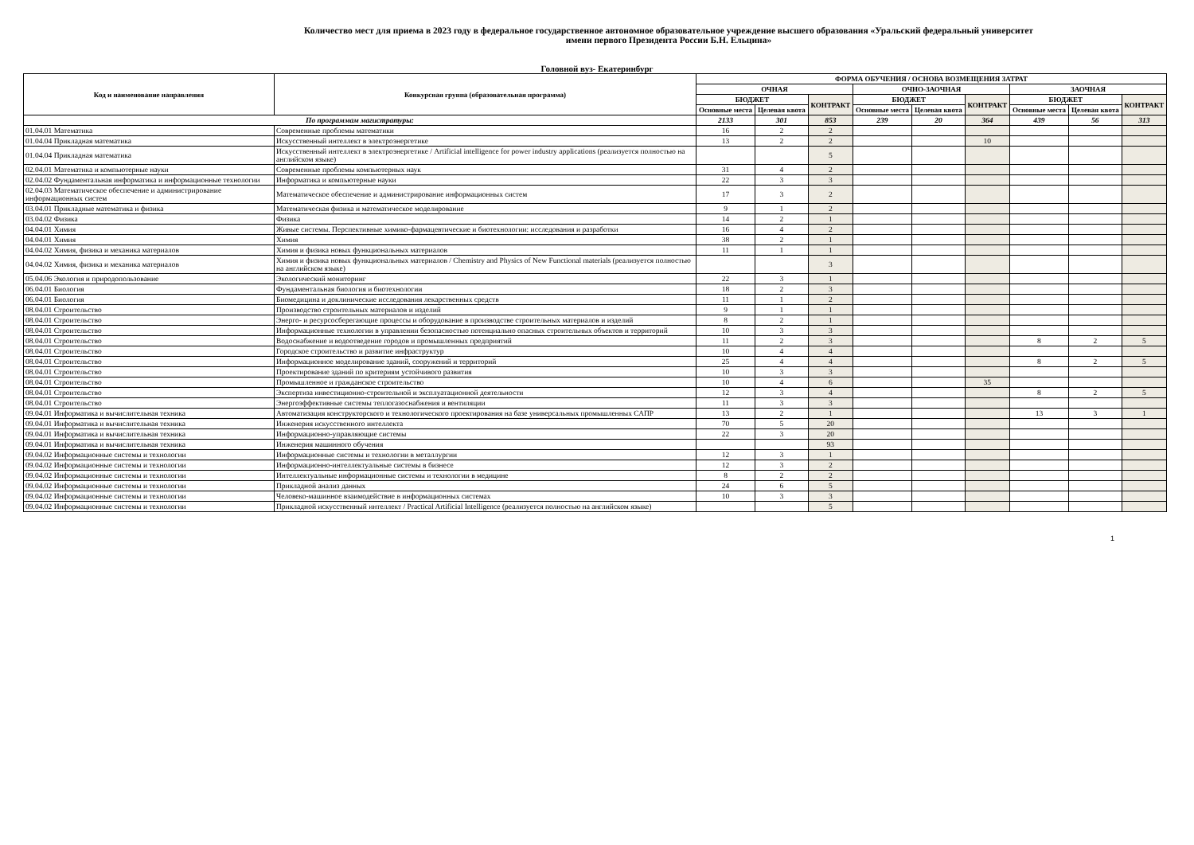Количество мест для приема в 2023 году в федеральное государственное автономное образовательное учреждение высшего образования «Уральский федеральный университет
имени первого Президента России Б.Н. Ельцина»
Головной вуз- Екатеринбург
| Код и наименование направления | Конкурсная группа (образовательная программа) | ФОРМА ОБУЧЕНИЯ / ОСНОВА ВОЗМЕЩЕНИЯ ЗАТРАТ | | | | | | | | |
| --- | --- | --- | --- | --- | --- | --- | --- | --- | --- | --- |
| | | ОЧНАЯ | | | ОЧНО-ЗАОЧНАЯ | | | ЗАОЧНАЯ | | |
| | | БЮДЖЕТ | | КОНТРАКТ | БЮДЖЕТ | | КОНТРАКТ | БЮДЖЕТ | | КОНТРАКТ |
| | | Основные места | Целевая квота | | Основные места | Целевая квота | | Основные места | Целевая квота | |
| По программам магистратуры: | | 2133 | 301 | 853 | 239 | 20 | 364 | 439 | 56 | 313 |
| 01.04.01 Математика | Современные проблемы математики | 16 | 2 | 2 | | | | | | |
| 01.04.04 Прикладная математика | Искусственный интеллект в электроэнергетике | 13 | 2 | 2 | | | 10 | | | |
| 01.04.04 Прикладная математика | Искусственный интеллект в электроэнергетике / Artificial intelligence for power industry applications (реализуется полностью на английском языке) | | | 5 | | | | | | |
| 02.04.01 Математика и компьютерные науки | Современные проблемы компьютерных наук | 31 | 4 | 2 | | | | | | |
| 02.04.02 Фундаментальная информатика и информационные технологии | Информатика и компьютерные науки | 22 | 3 | 3 | | | | | | |
| 02.04.03 Математическое обеспечение и администрирование информационных систем | Математическое обеспечение и администрирование информационных систем | 17 | 3 | 2 | | | | | | |
| 03.04.01 Прикладные математика и физика | Математическая физика и математическое моделирование | 9 | 1 | 2 | | | | | | |
| 03.04.02 Физика | Физика | 14 | 2 | 1 | | | | | | |
| 04.04.01 Химия | Живые системы. Перспективные химико-фармацевтические и биотехнологии: исследования и разработки | 16 | 4 | 2 | | | | | | |
| 04.04.01 Химия | Химия | 38 | 2 | 1 | | | | | | |
| 04.04.02 Химия, физика и механика материалов | Химия и физика новых функциональных материалов | 11 | 1 | 1 | | | | | | |
| 04.04.02 Химия, физика и механика материалов | Химия и физика новых функциональных материалов / Chemistry and Physics of New Functional materials (реализуется полностью на английском языке) | | | 3 | | | | | | |
| 05.04.06 Экология и природопользование | Экологический мониторинг | 22 | 3 | 1 | | | | | | |
| 06.04.01 Биология | Фундаментальная биология и биотехнологии | 18 | 2 | 3 | | | | | | |
| 06.04.01 Биология | Биомедицина и доклинические исследования лекарственных средств | 11 | 1 | 2 | | | | | | |
| 08.04.01 Строительство | Производство строительных материалов и изделий | 9 | 1 | 1 | | | | | | |
| 08.04.01 Строительство | Энерго- и ресурсосберегающие процессы и оборудование в производстве строительных материалов и изделий | 8 | 2 | 1 | | | | | | |
| 08.04.01 Строительство | Информационные технологии в управлении безопасностью потенциально опасных строительных объектов и территорий | 10 | 3 | 3 | | | | | | |
| 08.04.01 Строительство | Водоснабжение и водоотведение городов и промышленных предприятий | 11 | 2 | 3 | | | | 8 | 2 | 5 |
| 08.04.01 Строительство | Городское строительство и развитие инфраструктур | 10 | 4 | 4 | | | | | | |
| 08.04.01 Строительство | Информационное моделирование зданий, сооружений и территорий | 25 | 4 | 4 | | | | 8 | 2 | 5 |
| 08.04.01 Строительство | Проектирование зданий по критериям устойчивого развития | 10 | 3 | 3 | | | | | | |
| 08.04.01 Строительство | Промышленное и гражданское строительство | 10 | 4 | 6 | | | 35 | | | |
| 08.04.01 Строительство | Экспертиза инвестиционно-строительной и эксплуатационной деятельности | 12 | 3 | 4 | | | | 8 | 2 | 5 |
| 08.04.01 Строительство | Энергоэффективные системы теплогазоснабжения и вентиляции | 11 | 3 | 3 | | | | | | |
| 09.04.01 Информатика и вычислительная техника | Автоматизация конструкторского и технологического проектирования на базе универсальных промышленных САПР | 13 | 2 | 1 | | | | 13 | 3 | 1 |
| 09.04.01 Информатика и вычислительная техника | Инженерия искусственного интеллекта | 70 | 5 | 20 | | | | | | |
| 09.04.01 Информатика и вычислительная техника | Информационно-управляющие системы | 22 | 3 | 20 | | | | | | |
| 09.04.01 Информатика и вычислительная техника | Инженерия машинного обучения | | | 93 | | | | | | |
| 09.04.02 Информационные системы и технологии | Информационные системы и технологии в металлургии | 12 | 3 | 1 | | | | | | |
| 09.04.02 Информационные системы и технологии | Информационно-интеллектуальные системы в бизнесе | 12 | 3 | 2 | | | | | | |
| 09.04.02 Информационные системы и технологии | Интеллектуальные информационные системы и технологии в медицине | 8 | 2 | 2 | | | | | | |
| 09.04.02 Информационные системы и технологии | Прикладной анализ данных | 24 | 6 | 5 | | | | | | |
| 09.04.02 Информационные системы и технологии | Человеко-машинное взаимодействие в информационных системах | 10 | 3 | 3 | | | | | | |
| 09.04.02 Информационные системы и технологии | Прикладной искусственный интеллект / Practical Artificial Intelligence (реализуется полностью на английском языке) | | | 5 | | | | | | |
1